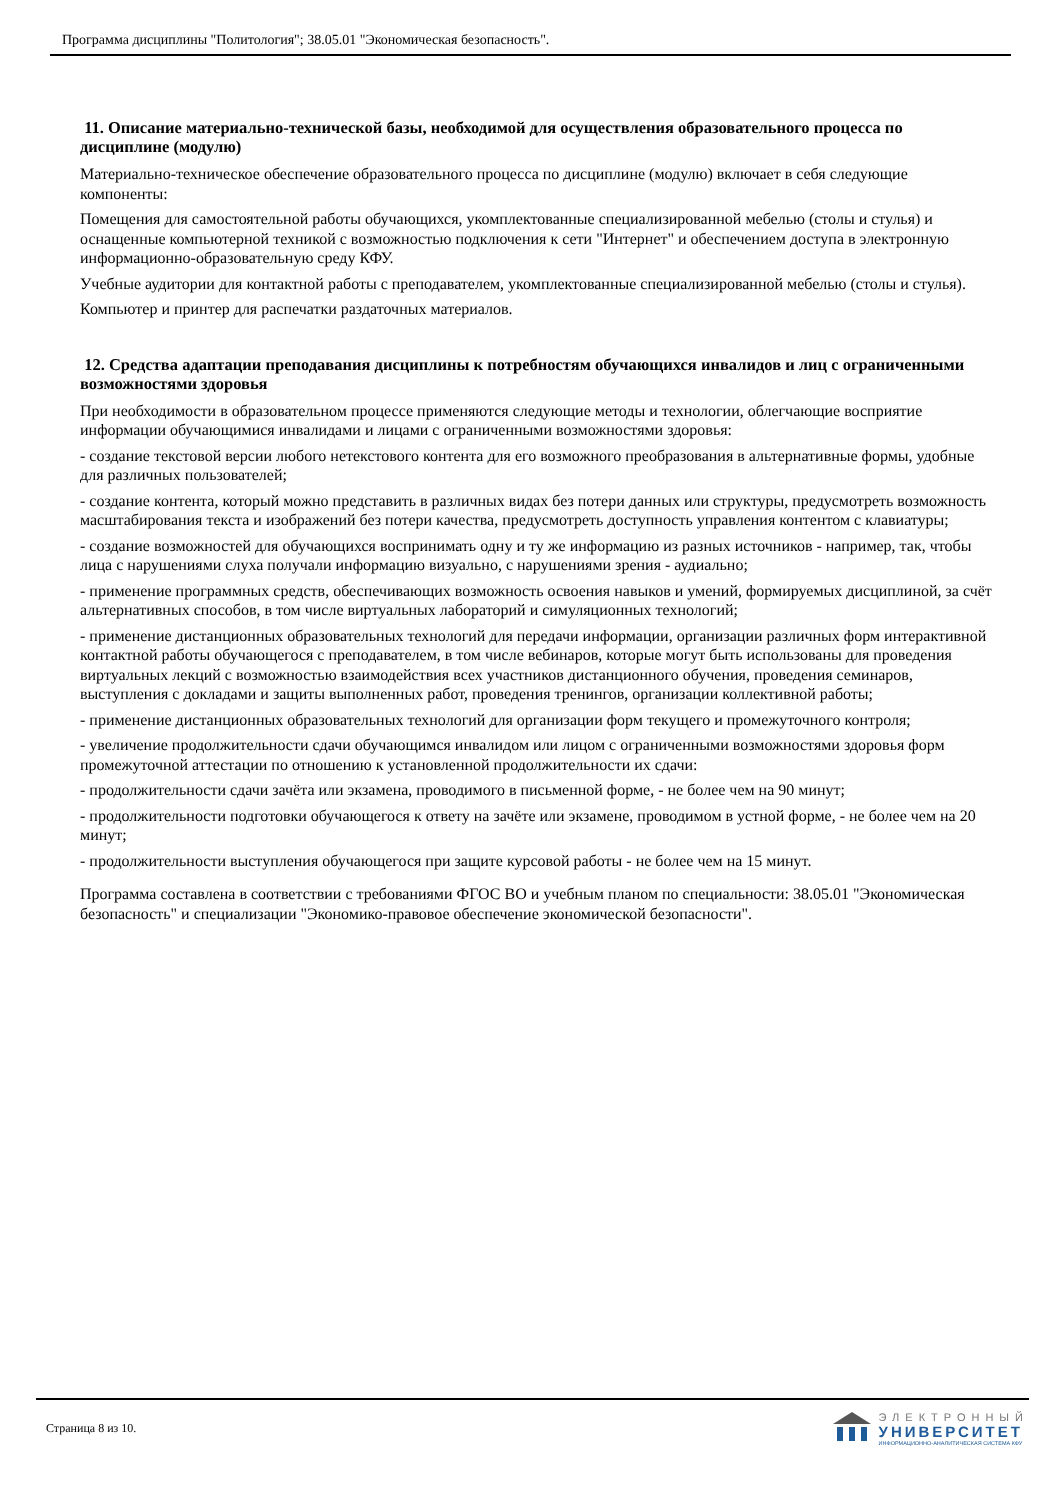Программа дисциплины "Политология"; 38.05.01 "Экономическая безопасность".
11. Описание материально-технической базы, необходимой для осуществления образовательного процесса по дисциплине (модулю)
Материально-техническое обеспечение образовательного процесса по дисциплине (модулю) включает в себя следующие компоненты:
Помещения для самостоятельной работы обучающихся, укомплектованные специализированной мебелью (столы и стулья) и оснащенные компьютерной техникой с возможностью подключения к сети "Интернет" и обеспечением доступа в электронную информационно-образовательную среду КФУ.
Учебные аудитории для контактной работы с преподавателем, укомплектованные специализированной мебелью (столы и стулья).
Компьютер и принтер для распечатки раздаточных материалов.
12. Средства адаптации преподавания дисциплины к потребностям обучающихся инвалидов и лиц с ограниченными возможностями здоровья
При необходимости в образовательном процессе применяются следующие методы и технологии, облегчающие восприятие информации обучающимися инвалидами и лицами с ограниченными возможностями здоровья:
- создание текстовой версии любого нетекстового контента для его возможного преобразования в альтернативные формы, удобные для различных пользователей;
- создание контента, который можно представить в различных видах без потери данных или структуры, предусмотреть возможность масштабирования текста и изображений без потери качества, предусмотреть доступность управления контентом с клавиатуры;
- создание возможностей для обучающихся воспринимать одну и ту же информацию из разных источников - например, так, чтобы лица с нарушениями слуха получали информацию визуально, с нарушениями зрения - аудиально;
- применение программных средств, обеспечивающих возможность освоения навыков и умений, формируемых дисциплиной, за счёт альтернативных способов, в том числе виртуальных лабораторий и симуляционных технологий;
- применение дистанционных образовательных технологий для передачи информации, организации различных форм интерактивной контактной работы обучающегося с преподавателем, в том числе вебинаров, которые могут быть использованы для проведения виртуальных лекций с возможностью взаимодействия всех участников дистанционного обучения, проведения семинаров, выступления с докладами и защиты выполненных работ, проведения тренингов, организации коллективной работы;
- применение дистанционных образовательных технологий для организации форм текущего и промежуточного контроля;
- увеличение продолжительности сдачи обучающимся инвалидом или лицом с ограниченными возможностями здоровья форм промежуточной аттестации по отношению к установленной продолжительности их сдачи:
- продолжительности сдачи зачёта или экзамена, проводимого в письменной форме, - не более чем на 90 минут;
- продолжительности подготовки обучающегося к ответу на зачёте или экзамене, проводимом в устной форме, - не более чем на 20 минут;
- продолжительности выступления обучающегося при защите курсовой работы - не более чем на 15 минут.
Программа составлена в соответствии с требованиями ФГОС ВО и учебным планом по специальности: 38.05.01 "Экономическая безопасность" и специализации "Экономико-правовое обеспечение экономической безопасности".
Страница 8 из 10.
ЭЛЕКТРОННЫЙ
УНИВЕРСИТЕТ
ИНФОРМАЦИОННО-АНАЛИТИЧЕСКАЯ СИСТЕМА КФУ